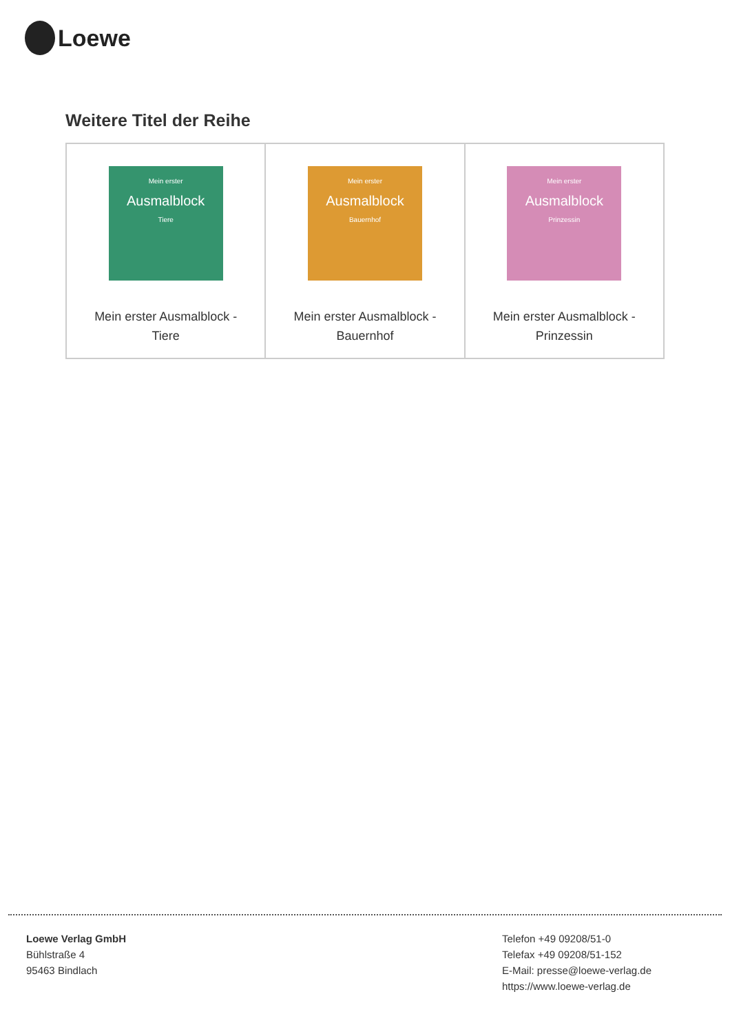Loewe
Weitere Titel der Reihe
| Mein erster Ausmalblock Tiere Mein erster Ausmalblock - Tiere | Mein erster Ausmalblock Bauernhof Mein erster Ausmalblock - Bauernhof | Mein erster Ausmalblock Prinzessin Mein erster Ausmalblock - Prinzessin |
Loewe Verlag GmbH
Bühlstraße 4
95463 Bindlach
Telefon +49 09208/51-0
Telefax +49 09208/51-152
E-Mail: presse@loewe-verlag.de
https://www.loewe-verlag.de